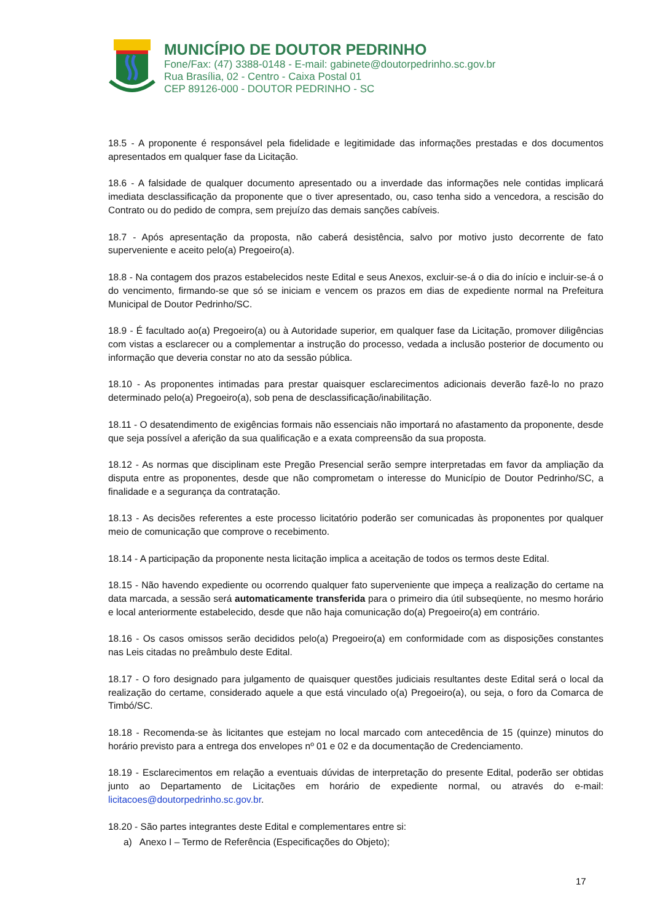MUNICÍPIO DE DOUTOR PEDRINHO
Fone/Fax: (47) 3388-0148 - E-mail: gabinete@doutorpedrinho.sc.gov.br
Rua Brasília, 02 - Centro - Caixa Postal 01
CEP 89126-000 - DOUTOR PEDRINHO - SC
18.5 - A proponente é responsável pela fidelidade e legitimidade das informações prestadas e dos documentos apresentados em qualquer fase da Licitação.
18.6 - A falsidade de qualquer documento apresentado ou a inverdade das informações nele contidas implicará imediata desclassificação da proponente que o tiver apresentado, ou, caso tenha sido a vencedora, a rescisão do Contrato ou do pedido de compra, sem prejuízo das demais sanções cabíveis.
18.7 - Após apresentação da proposta, não caberá desistência, salvo por motivo justo decorrente de fato superveniente e aceito pelo(a) Pregoeiro(a).
18.8 - Na contagem dos prazos estabelecidos neste Edital e seus Anexos, excluir-se-á o dia do início e incluir-se-á o do vencimento, firmando-se que só se iniciam e vencem os prazos em dias de expediente normal na Prefeitura Municipal de Doutor Pedrinho/SC.
18.9 - É facultado ao(a) Pregoeiro(a) ou à Autoridade superior, em qualquer fase da Licitação, promover diligências com vistas a esclarecer ou a complementar a instrução do processo, vedada a inclusão posterior de documento ou informação que deveria constar no ato da sessão pública.
18.10 - As proponentes intimadas para prestar quaisquer esclarecimentos adicionais deverão fazê-lo no prazo determinado pelo(a) Pregoeiro(a), sob pena de desclassificação/inabilitação.
18.11 - O desatendimento de exigências formais não essenciais não importará no afastamento da proponente, desde que seja possível a aferição da sua qualificação e a exata compreensão da sua proposta.
18.12 - As normas que disciplinam este Pregão Presencial serão sempre interpretadas em favor da ampliação da disputa entre as proponentes, desde que não comprometam o interesse do Município de Doutor Pedrinho/SC, a finalidade e a segurança da contratação.
18.13 - As decisões referentes a este processo licitatório poderão ser comunicadas às proponentes por qualquer meio de comunicação que comprove o recebimento.
18.14 - A participação da proponente nesta licitação implica a aceitação de todos os termos deste Edital.
18.15 - Não havendo expediente ou ocorrendo qualquer fato superveniente que impeça a realização do certame na data marcada, a sessão será automaticamente transferida para o primeiro dia útil subseqüente, no mesmo horário e local anteriormente estabelecido, desde que não haja comunicação do(a) Pregoeiro(a) em contrário.
18.16 - Os casos omissos serão decididos pelo(a) Pregoeiro(a) em conformidade com as disposições constantes nas Leis citadas no preâmbulo deste Edital.
18.17 - O foro designado para julgamento de quaisquer questões judiciais resultantes deste Edital será o local da realização do certame, considerado aquele a que está vinculado o(a) Pregoeiro(a), ou seja, o foro da Comarca de Timbó/SC.
18.18 - Recomenda-se às licitantes que estejam no local marcado com antecedência de 15 (quinze) minutos do horário previsto para a entrega dos envelopes nº 01 e 02 e da documentação de Credenciamento.
18.19 - Esclarecimentos em relação a eventuais dúvidas de interpretação do presente Edital, poderão ser obtidas junto ao Departamento de Licitações em horário de expediente normal, ou através do e-mail: licitacoes@doutorpedrinho.sc.gov.br.
18.20 - São partes integrantes deste Edital e complementares entre si:
a) Anexo I – Termo de Referência (Especificações do Objeto);
17